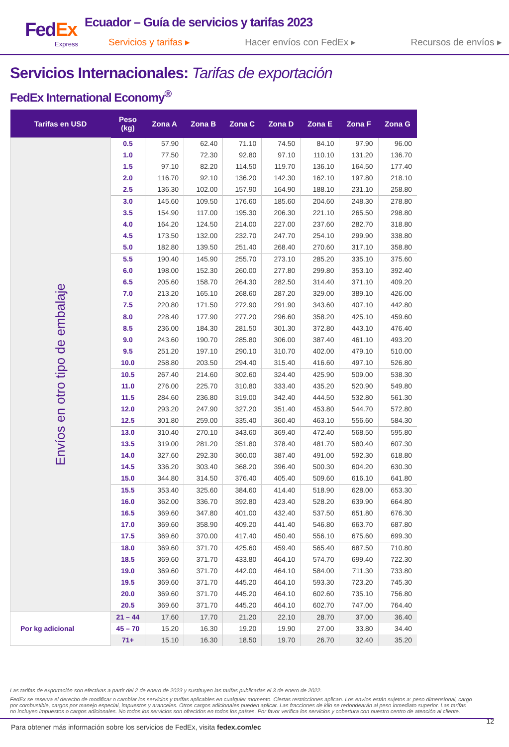FedEx
Express
Ecuador – Guía de servicios y tarifas 2023
Servicios y tarifas ▸ Hacer envíos con FedEx ▸ Recursos de envíos ▸
Servicios Internacionales: Tarifas de exportación
FedEx International Economy<sup>®</sup>
| Tarifas en USD | Peso (kg) | Zona A | Zona B | Zona C | Zona D | Zona E | Zona F | Zona G |
| --- | --- | --- | --- | --- | --- | --- | --- | --- |
| Envíos en otro tipo de embalaje | 0.5 | 57.90 | 62.40 | 71.10 | 74.50 | 84.10 | 97.90 | 96.00 |
| | 1.0 | 77.50 | 72.30 | 92.80 | 97.10 | 110.10 | 131.20 | 136.70 |
| | 1.5 | 97.10 | 82.20 | 114.50 | 119.70 | 136.10 | 164.50 | 177.40 |
| | 2.0 | 116.70 | 92.10 | 136.20 | 142.30 | 162.10 | 197.80 | 218.10 |
| | 2.5 | 136.30 | 102.00 | 157.90 | 164.90 | 188.10 | 231.10 | 258.80 |
| | 3.0 | 145.60 | 109.50 | 176.60 | 185.60 | 204.60 | 248.30 | 278.80 |
| | 3.5 | 154.90 | 117.00 | 195.30 | 206.30 | 221.10 | 265.50 | 298.80 |
| | 4.0 | 164.20 | 124.50 | 214.00 | 227.00 | 237.60 | 282.70 | 318.80 |
| | 4.5 | 173.50 | 132.00 | 232.70 | 247.70 | 254.10 | 299.90 | 338.80 |
| | 5.0 | 182.80 | 139.50 | 251.40 | 268.40 | 270.60 | 317.10 | 358.80 |
| | 5.5 | 190.40 | 145.90 | 255.70 | 273.10 | 285.20 | 335.10 | 375.60 |
| | 6.0 | 198.00 | 152.30 | 260.00 | 277.80 | 299.80 | 353.10 | 392.40 |
| | 6.5 | 205.60 | 158.70 | 264.30 | 282.50 | 314.40 | 371.10 | 409.20 |
| | 7.0 | 213.20 | 165.10 | 268.60 | 287.20 | 329.00 | 389.10 | 426.00 |
| | 7.5 | 220.80 | 171.50 | 272.90 | 291.90 | 343.60 | 407.10 | 442.80 |
| | 8.0 | 228.40 | 177.90 | 277.20 | 296.60 | 358.20 | 425.10 | 459.60 |
| | 8.5 | 236.00 | 184.30 | 281.50 | 301.30 | 372.80 | 443.10 | 476.40 |
| | 9.0 | 243.60 | 190.70 | 285.80 | 306.00 | 387.40 | 461.10 | 493.20 |
| | 9.5 | 251.20 | 197.10 | 290.10 | 310.70 | 402.00 | 479.10 | 510.00 |
| | 10.0 | 258.80 | 203.50 | 294.40 | 315.40 | 416.60 | 497.10 | 526.80 |
| | 10.5 | 267.40 | 214.60 | 302.60 | 324.40 | 425.90 | 509.00 | 538.30 |
| | 11.0 | 276.00 | 225.70 | 310.80 | 333.40 | 435.20 | 520.90 | 549.80 |
| | 11.5 | 284.60 | 236.80 | 319.00 | 342.40 | 444.50 | 532.80 | 561.30 |
| | 12.0 | 293.20 | 247.90 | 327.20 | 351.40 | 453.80 | 544.70 | 572.80 |
| | 12.5 | 301.80 | 259.00 | 335.40 | 360.40 | 463.10 | 556.60 | 584.30 |
| | 13.0 | 310.40 | 270.10 | 343.60 | 369.40 | 472.40 | 568.50 | 595.80 |
| | 13.5 | 319.00 | 281.20 | 351.80 | 378.40 | 481.70 | 580.40 | 607.30 |
| | 14.0 | 327.60 | 292.30 | 360.00 | 387.40 | 491.00 | 592.30 | 618.80 |
| | 14.5 | 336.20 | 303.40 | 368.20 | 396.40 | 500.30 | 604.20 | 630.30 |
| | 15.0 | 344.80 | 314.50 | 376.40 | 405.40 | 509.60 | 616.10 | 641.80 |
| | 15.5 | 353.40 | 325.60 | 384.60 | 414.40 | 518.90 | 628.00 | 653.30 |
| | 16.0 | 362.00 | 336.70 | 392.80 | 423.40 | 528.20 | 639.90 | 664.80 |
| | 16.5 | 369.60 | 347.80 | 401.00 | 432.40 | 537.50 | 651.80 | 676.30 |
| | 17.0 | 369.60 | 358.90 | 409.20 | 441.40 | 546.80 | 663.70 | 687.80 |
| | 17.5 | 369.60 | 370.00 | 417.40 | 450.40 | 556.10 | 675.60 | 699.30 |
| | 18.0 | 369.60 | 371.70 | 425.60 | 459.40 | 565.40 | 687.50 | 710.80 |
| | 18.5 | 369.60 | 371.70 | 433.80 | 464.10 | 574.70 | 699.40 | 722.30 |
| | 19.0 | 369.60 | 371.70 | 442.00 | 464.10 | 584.00 | 711.30 | 733.80 |
| | 19.5 | 369.60 | 371.70 | 445.20 | 464.10 | 593.30 | 723.20 | 745.30 |
| | 20.0 | 369.60 | 371.70 | 445.20 | 464.10 | 602.60 | 735.10 | 756.80 |
| | 20.5 | 369.60 | 371.70 | 445.20 | 464.10 | 602.70 | 747.00 | 764.40 |
| Por kg adicional | 21 – 44 | 17.60 | 17.70 | 21.20 | 22.10 | 28.70 | 37.00 | 36.40 |
| | 45 – 70 | 15.20 | 16.30 | 19.20 | 19.90 | 27.00 | 33.80 | 34.40 |
| | 71+ | 15.10 | 16.30 | 18.50 | 19.70 | 26.70 | 32.40 | 35.20 |
Las tarifas de exportación son efectivas a partir del 2 de enero de 2023 y sustituyen las tarifas publicadas el 3 de enero de 2022.
FedEx se reserva el derecho de modificar o cambiar los servicios y tarifas aplicables en cualquier momento. Ciertas restricciones aplican. Los envíos están sujetos a: peso dimensional, cargo por combustible, cargos por manejo especial, impuestos y aranceles. Otros cargos adicionales pueden aplicar. Las fracciones de kilo se redondearán al peso inmediato superior. Las tarifas no incluyen impuestos o cargos adicionales. No todos los servicios son ofrecidos en todos los países. Por favor verifica los servicios y cobertura con nuestro centro de atención al cliente.
12 Para obtener más información sobre los servicios de FedEx, visita fedex.com/ec